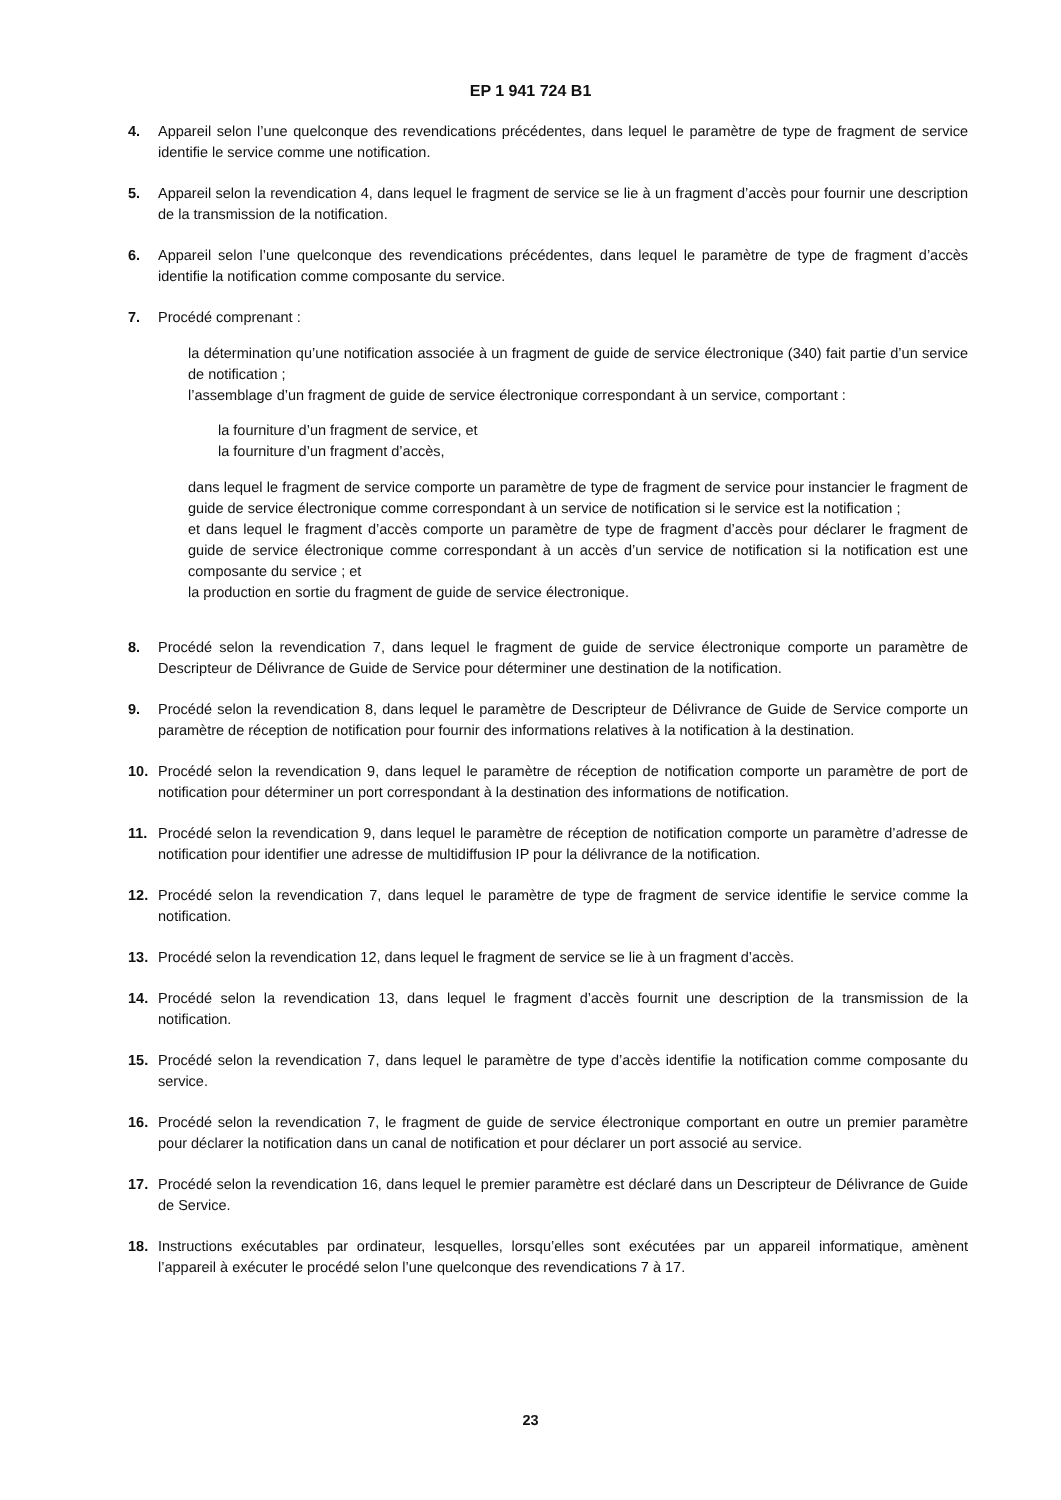EP 1 941 724 B1
4. Appareil selon l’une quelconque des revendications précédentes, dans lequel le paramètre de type de fragment de service identifie le service comme une notification.
5. Appareil selon la revendication 4, dans lequel le fragment de service se lie à un fragment d’accès pour fournir une description de la transmission de la notification.
6. Appareil selon l’une quelconque des revendications précédentes, dans lequel le paramètre de type de fragment d’accès identifie la notification comme composante du service.
7. Procédé comprenant :
la détermination qu’une notification associée à un fragment de guide de service électronique (340) fait partie d’un service de notification ;
l’assemblage d’un fragment de guide de service électronique correspondant à un service, comportant :
la fourniture d’un fragment de service, et
la fourniture d’un fragment d’accès,
dans lequel le fragment de service comporte un paramètre de type de fragment de service pour instancier le fragment de guide de service électronique comme correspondant à un service de notification si le service est la notification ;
et dans lequel le fragment d’accès comporte un paramètre de type de fragment d’accès pour déclarer le fragment de guide de service électronique comme correspondant à un accès d’un service de notification si la notification est une composante du service ; et
la production en sortie du fragment de guide de service électronique.
8. Procédé selon la revendication 7, dans lequel le fragment de guide de service électronique comporte un paramètre de Descripteur de Délivrance de Guide de Service pour déterminer une destination de la notification.
9. Procédé selon la revendication 8, dans lequel le paramètre de Descripteur de Délivrance de Guide de Service comporte un paramètre de réception de notification pour fournir des informations relatives à la notification à la destination.
10. Procédé selon la revendication 9, dans lequel le paramètre de réception de notification comporte un paramètre de port de notification pour déterminer un port correspondant à la destination des informations de notification.
11. Procédé selon la revendication 9, dans lequel le paramètre de réception de notification comporte un paramètre d’adresse de notification pour identifier une adresse de multidiffusion IP pour la délivrance de la notification.
12. Procédé selon la revendication 7, dans lequel le paramètre de type de fragment de service identifie le service comme la notification.
13. Procédé selon la revendication 12, dans lequel le fragment de service se lie à un fragment d’accès.
14. Procédé selon la revendication 13, dans lequel le fragment d’accès fournit une description de la transmission de la notification.
15. Procédé selon la revendication 7, dans lequel le paramètre de type d’accès identifie la notification comme composante du service.
16. Procédé selon la revendication 7, le fragment de guide de service électronique comportant en outre un premier paramètre pour déclarer la notification dans un canal de notification et pour déclarer un port associé au service.
17. Procédé selon la revendication 16, dans lequel le premier paramètre est déclaré dans un Descripteur de Délivrance de Guide de Service.
18. Instructions exécutables par ordinateur, lesquelles, lorsqu’elles sont exécutées par un appareil informatique, amènent l’appareil à exécuter le procédé selon l’une quelconque des revendications 7 à 17.
23